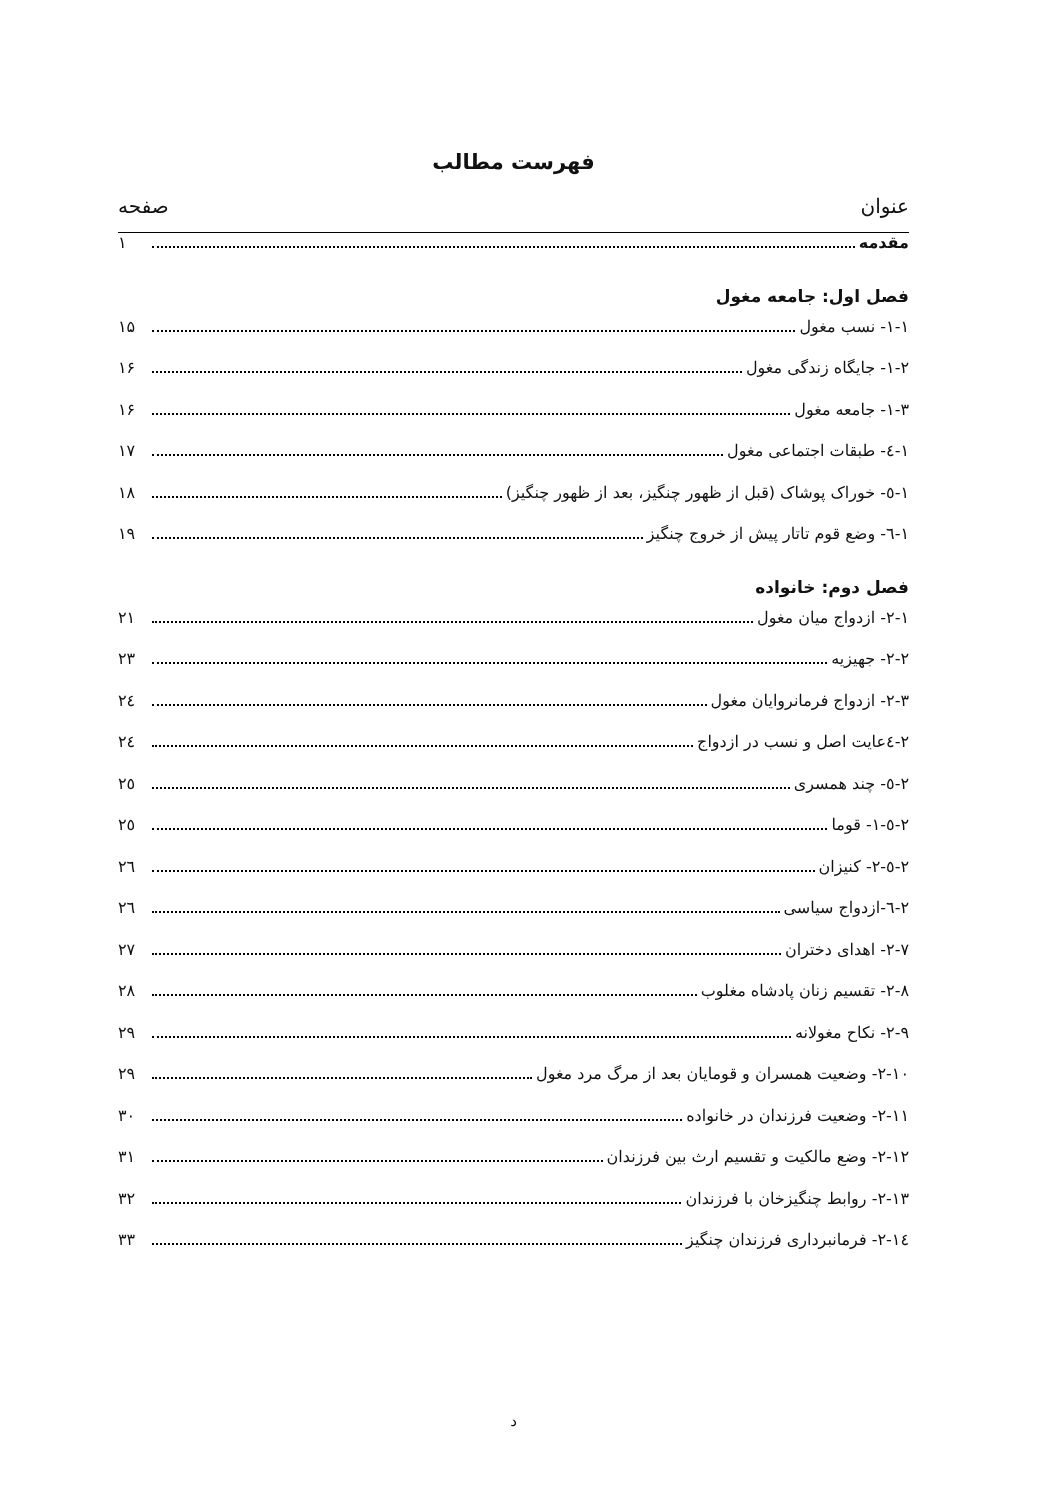فهرست مطالب
عنوان صفحه
مقدمه ۱
فصل اول: جامعه مغول
۱-۱- نسب مغول ۱۵
۱-۲- جایگاه زندگی مغول ۱۶
۱-۳- جامعه مغول ۱۶
۱-٤- طبقات اجتماعی مغول ۱۷
۱-٥- خوراک پوشاک (قبل از ظهور چنگیز، بعد از ظهور چنگیز) ۱۸
۱-٦- وضع قوم تاتار پیش از خروج چنگیز ۱۹
فصل دوم: خانواده
۲-۱- ازدواج میان مغول ۲۱
۲-۲- جهیزیه ۲۳
۲-۳- ازدواج فرمانروایان مغول ۲٤
۲-٤عایت اصل و نسب در ازدواج ۲٤
۲-٥- چند همسری ۲٥
۲-٥-۱- قوما ۲٥
۲-٥-۲- کنیزان ۲٦
۲-٦-ازدواج سیاسی ۲٦
۲-۷- اهدای دختران ۲۷
۲-۸- تقسیم زنان پادشاه مغلوب ۲۸
۲-۹- نکاح مغولانه ۲۹
۲-۱۰- وضعیت همسران و قومایان بعد از مرگ مرد مغول ۲۹
۲-۱۱- وضعیت فرزندان در خانواده ۳۰
۲-۱۲- وضع مالکیت و تقسیم ارث بین فرزندان ۳۱
۲-۱۳- روابط چنگیزخان با فرزندان ۳۲
۲-۱٤- فرمانبرداری فرزندان چنگیز ۳۳
د